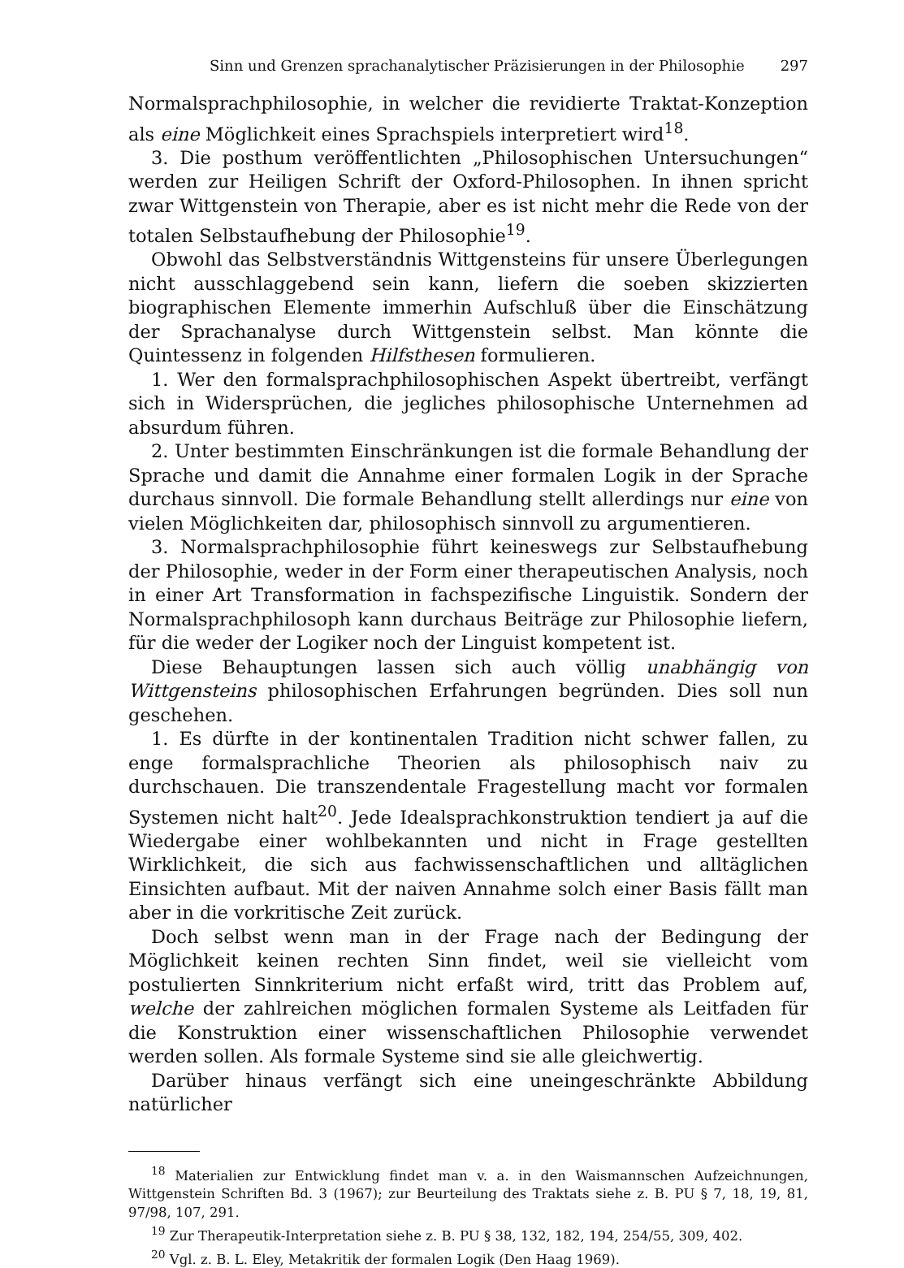Sinn und Grenzen sprachanalytischer Präzisierungen in der Philosophie 297
Normalsprachphilosophie, in welcher die revidierte Traktat-Konzeption als eine Möglichkeit eines Sprachspiels interpretiert wird<sup>18</sup>.
3. Die posthum veröffentlichten „Philosophischen Untersuchungen“ werden zur Heiligen Schrift der Oxford-Philosophen. In ihnen spricht zwar Wittgenstein von Therapie, aber es ist nicht mehr die Rede von der totalen Selbstaufhebung der Philosophie<sup>19</sup>.
Obwohl das Selbstverständnis Wittgensteins für unsere Überlegungen nicht ausschlaggebend sein kann, liefern die soeben skizzierten biographischen Elemente immerhin Aufschluß über die Einschätzung der Sprachanalyse durch Wittgenstein selbst. Man könnte die Quintessenz in folgenden Hilfsthesen formulieren.
1. Wer den formalsprachphilosophischen Aspekt übertreibt, verfängt sich in Widersprüchen, die jegliches philosophische Unternehmen ad absurdum führen.
2. Unter bestimmten Einschränkungen ist die formale Behandlung der Sprache und damit die Annahme einer formalen Logik in der Sprache durchaus sinnvoll. Die formale Behandlung stellt allerdings nur eine von vielen Möglichkeiten dar, philosophisch sinnvoll zu argumentieren.
3. Normalsprachphilosophie führt keineswegs zur Selbstaufhebung der Philosophie, weder in der Form einer therapeutischen Analysis, noch in einer Art Transformation in fachspezifische Linguistik. Sondern der Normalsprachphilosoph kann durchaus Beiträge zur Philosophie liefern, für die weder der Logiker noch der Linguist kompetent ist.
Diese Behauptungen lassen sich auch völlig unabhängig von Wittgensteins philosophischen Erfahrungen begründen. Dies soll nun geschehen.
1. Es dürfte in der kontinentalen Tradition nicht schwer fallen, zu enge formalsprachliche Theorien als philosophisch naiv zu durchschauen. Die transzendentale Fragestellung macht vor formalen Systemen nicht halt<sup>20</sup>. Jede Idealsprachkonstruktion tendiert ja auf die Wiedergabe einer wohlbekannten und nicht in Frage gestellten Wirklichkeit, die sich aus fachwissenschaftlichen und alltäglichen Einsichten aufbaut. Mit der naiven Annahme solch einer Basis fällt man aber in die vorkritische Zeit zurück.
Doch selbst wenn man in der Frage nach der Bedingung der Möglichkeit keinen rechten Sinn findet, weil sie vielleicht vom postulierten Sinnkriterium nicht erfaßt wird, tritt das Problem auf, welche der zahlreichen möglichen formalen Systeme als Leitfaden für die Konstruktion einer wissenschaftlichen Philosophie verwendet werden sollen. Als formale Systeme sind sie alle gleichwertig.
Darüber hinaus verfängt sich eine uneingeschränkte Abbildung natürlicher
<sup>18</sup> Materialien zur Entwicklung findet man v. a. in den Waismannschen Aufzeichnungen, Wittgenstein Schriften Bd. 3 (1967); zur Beurteilung des Traktats siehe z. B. PU § 7, 18, 19, 81, 97/98, 107, 291.
<sup>19</sup> Zur Therapeutik-Interpretation siehe z. B. PU § 38, 132, 182, 194, 254/55, 309, 402.
<sup>20</sup> Vgl. z. B. L. Eley, Metakritik der formalen Logik (Den Haag 1969).